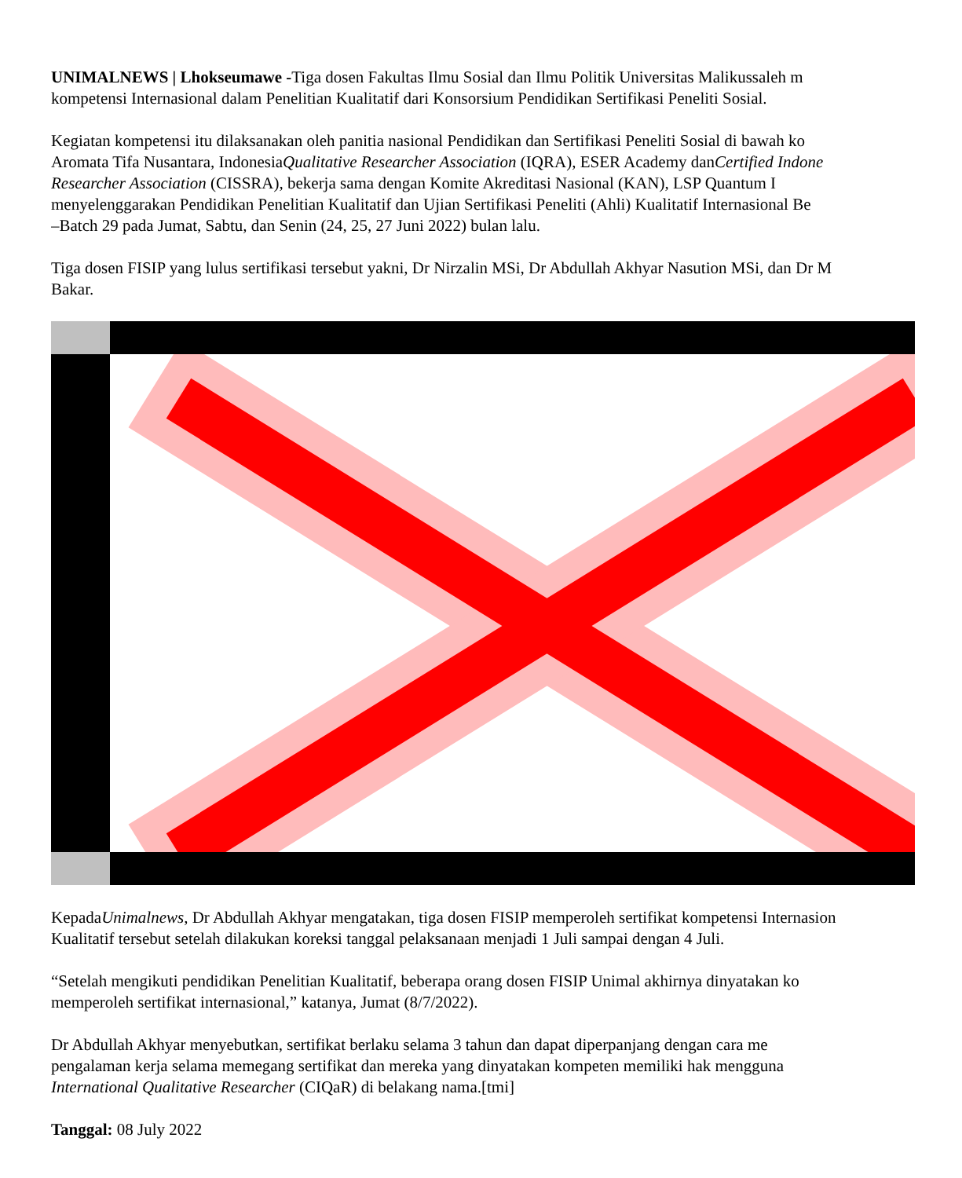UNIMALNEWS | Lhokseumawe -Tiga dosen Fakultas Ilmu Sosial dan Ilmu Politik Universitas Malikussaleh m
kompetensi Internasional dalam Penelitian Kualitatif dari Konsorsium Pendidikan Sertifikasi Peneliti Sosial.
Kegiatan kompetensi itu dilaksanakan oleh panitia nasional Pendidikan dan Sertifikasi Peneliti Sosial di bawah ko
Aromata Tifa Nusantara, IndonesiaQualitative Researcher Association (IQRA), ESER Academy danCertified Indone
Researcher Association (CISSRA), bekerja sama dengan Komite Akreditasi Nasional (KAN), LSP Quantum I
menyelenggarakan Pendidikan Penelitian Kualitatif dan Ujian Sertifikasi Peneliti (Ahli) Kualitatif Internasional Be
–Batch 29 pada Jumat, Sabtu, dan Senin (24, 25, 27 Juni 2022) bulan lalu.
Tiga dosen FISIP yang lulus sertifikasi tersebut yakni, Dr Nirzalin MSi, Dr Abdullah Akhyar Nasution MSi, dan Dr M
Bakar.
KepadaUnimalnews, Dr Abdullah Akhyar mengatakan, tiga dosen FISIP memperoleh sertifikat kompetensi Internasion
Kualitatif tersebut setelah dilakukan koreksi tanggal pelaksanaan menjadi 1 Juli sampai dengan 4 Juli.
“Setelah mengikuti pendidikan Penelitian Kualitatif, beberapa orang dosen FISIP Unimal akhirnya dinyatakan ko
memperoleh sertifikat internasional,” katanya, Jumat (8/7/2022).
Dr Abdullah Akhyar menyebutkan, sertifikat berlaku selama 3 tahun dan dapat diperpanjang dengan cara me
pengalaman kerja selama memegang sertifikat dan mereka yang dinyatakan kompeten memiliki hak mengguna
International Qualitative Researcher (CIQaR) di belakang nama.[tmi]
Tanggal: 08 July 2022